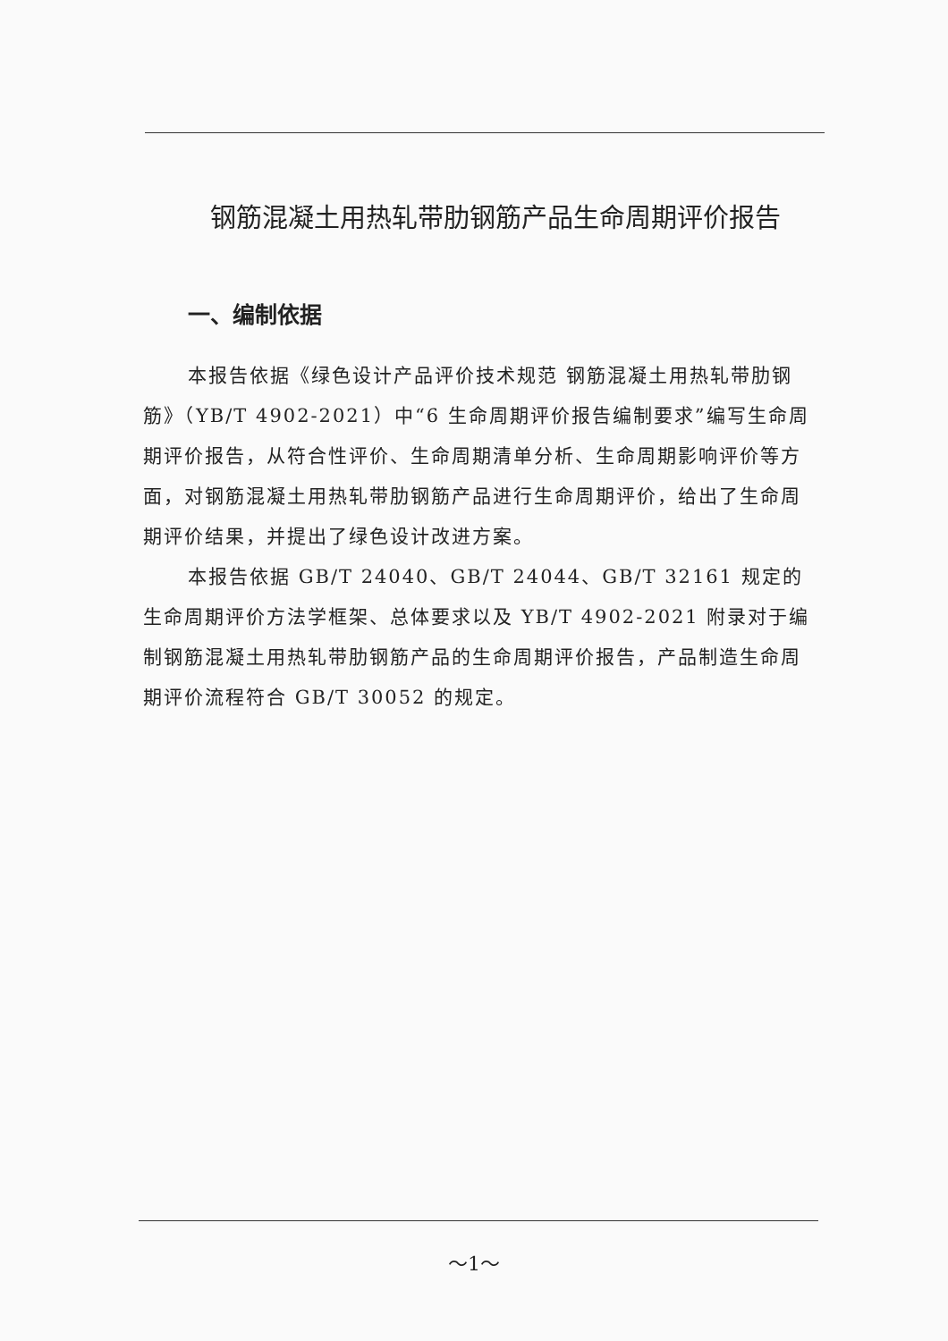钢筋混凝土用热轧带肋钢筋产品生命周期评价报告
一、编制依据
本报告依据《绿色设计产品评价技术规范 钢筋混凝土用热轧带肋钢筋》（YB/T 4902-2021）中“6 生命周期评价报告编制要求”编写生命周期评价报告，从符合性评价、生命周期清单分析、生命周期影响评价等方面，对钢筋混凝土用热轧带肋钢筋产品进行生命周期评价，给出了生命周期评价结果，并提出了绿色设计改进方案。
本报告依据 GB/T 24040、GB/T 24044、GB/T 32161 规定的生命周期评价方法学框架、总体要求以及 YB/T 4902-2021 附录对于编制钢筋混凝土用热轧带肋钢筋产品的生命周期评价报告，产品制造生命周期评价流程符合 GB/T 30052 的规定。
～1～